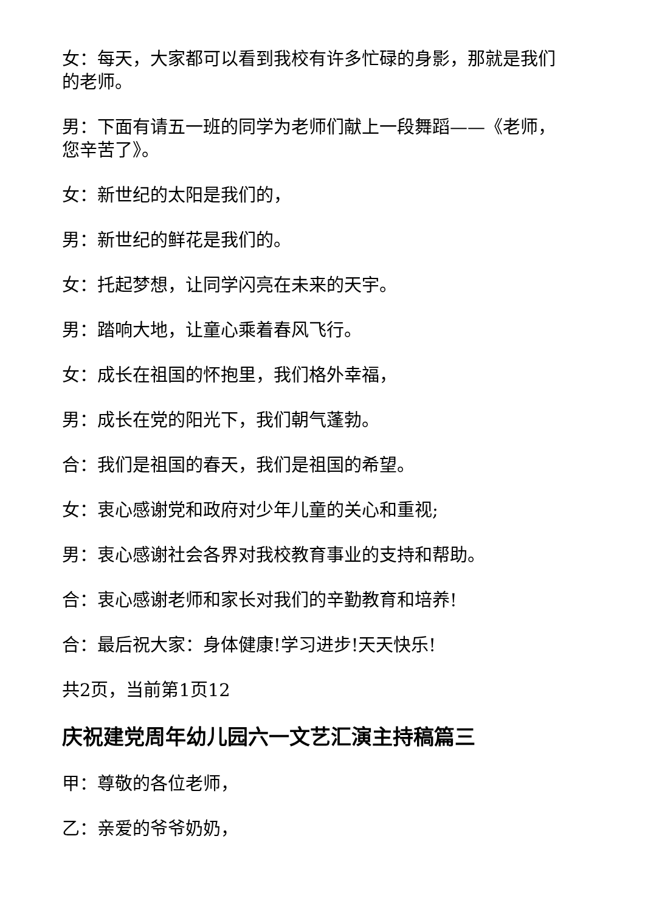女：每天，大家都可以看到我校有许多忙碌的身影，那就是我们的老师。
男：下面有请五一班的同学为老师们献上一段舞蹈——《老师，您辛苦了》。
女：新世纪的太阳是我们的，
男：新世纪的鲜花是我们的。
女：托起梦想，让同学闪亮在未来的天宇。
男：踏响大地，让童心乘着春风飞行。
女：成长在祖国的怀抱里，我们格外幸福，
男：成长在党的阳光下，我们朝气蓬勃。
合：我们是祖国的春天，我们是祖国的希望。
女：衷心感谢党和政府对少年儿童的关心和重视;
男：衷心感谢社会各界对我校教育事业的支持和帮助。
合：衷心感谢老师和家长对我们的辛勤教育和培养!
合：最后祝大家：身体健康!学习进步!天天快乐!
共2页，当前第1页12
庆祝建党周年幼儿园六一文艺汇演主持稿篇三
甲：尊敬的各位老师，
乙：亲爱的爷爷奶奶，